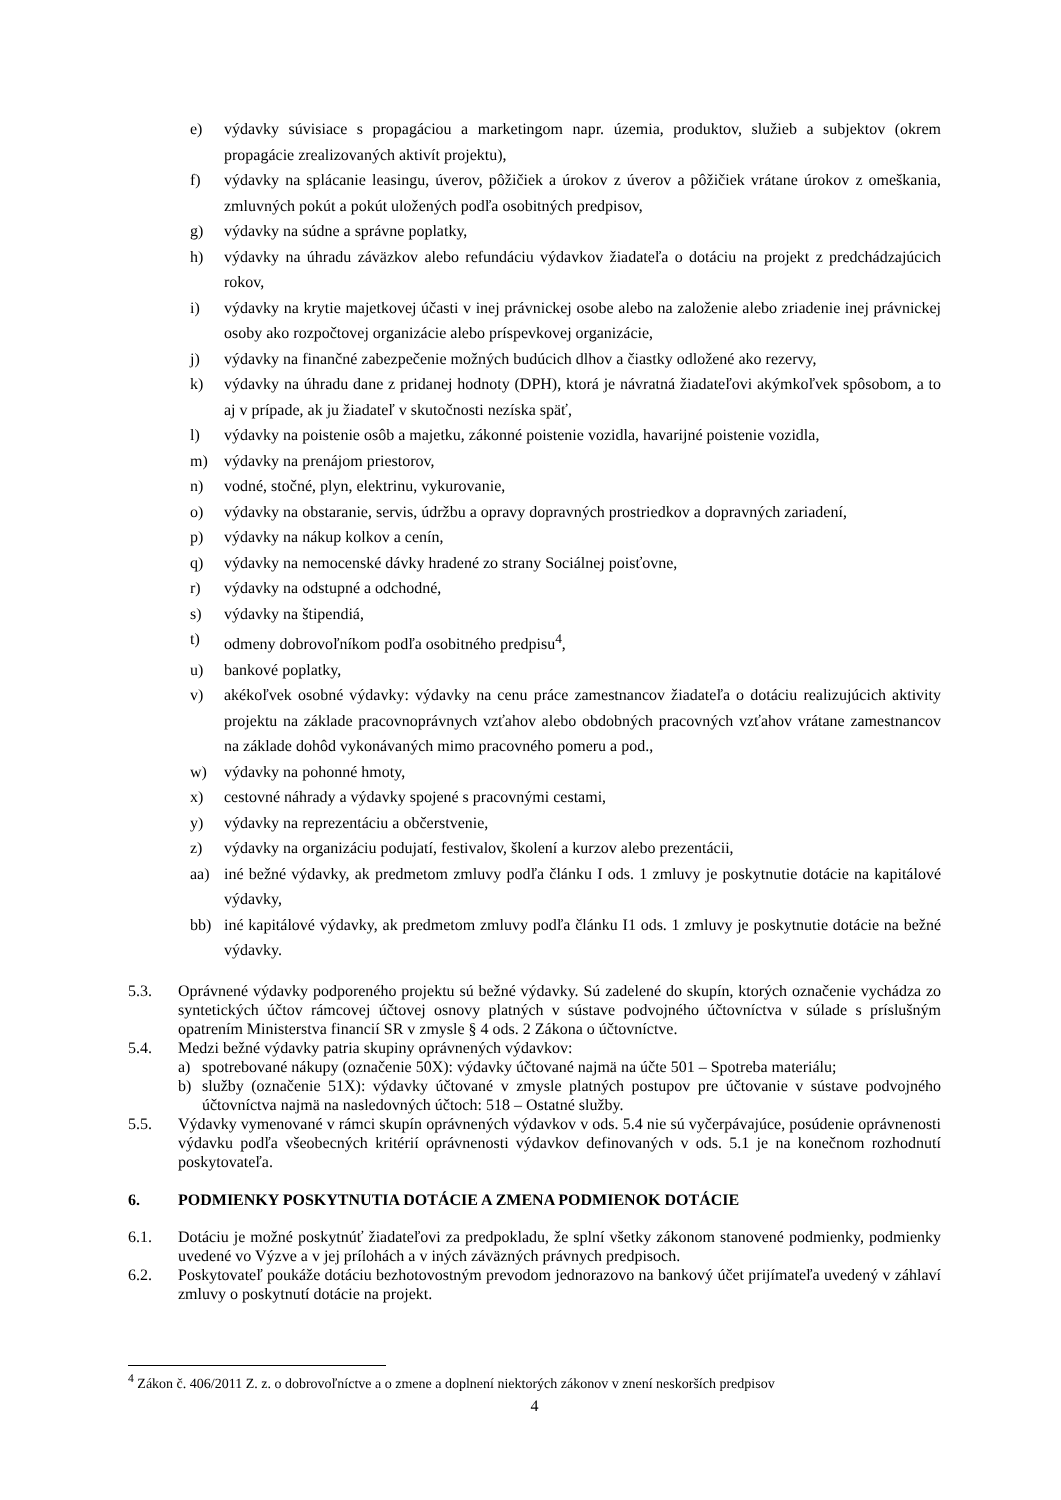e) výdavky súvisiace s propagáciou a marketingom napr. územia, produktov, služieb a subjektov (okrem propagácie zrealizovaných aktivít projektu),
f) výdavky na splácanie leasingu, úverov, pôžičiek a úrokov z úverov a pôžičiek vrátane úrokov z omeškania, zmluvných pokút a pokút uložených podľa osobitných predpisov,
g) výdavky na súdne a správne poplatky,
h) výdavky na úhradu záväzkov alebo refundáciu výdavkov žiadateľa o dotáciu na projekt z predchádzajúcich rokov,
i) výdavky na krytie majetkovej účasti v inej právnickej osobe alebo na založenie alebo zriadenie inej právnickej osoby ako rozpočtovej organizácie alebo príspevkovej organizácie,
j) výdavky na finančné zabezpečenie možných budúcich dlhov a čiastky odložené ako rezervy,
k) výdavky na úhradu dane z pridanej hodnoty (DPH), ktorá je návratná žiadateľovi akýmkoľvek spôsobom, a to aj v prípade, ak ju žiadateľ v skutočnosti nezíska späť,
l) výdavky na poistenie osôb a majetku, zákonné poistenie vozidla, havarijné poistenie vozidla,
m) výdavky na prenájom priestorov,
n) vodné, stočné, plyn, elektrinu, vykurovanie,
o) výdavky na obstaranie, servis, údržbu a opravy dopravných prostriedkov a dopravných zariadení,
p) výdavky na nákup kolkov a cenín,
q) výdavky na nemocenské dávky hradené zo strany Sociálnej poisťovne,
r) výdavky na odstupné a odchodné,
s) výdavky na štipendiá,
t) odmeny dobrovoľníkom podľa osobitného predpisu<sup>4</sup>,
u) bankové poplatky,
v) akékoľvek osobné výdavky: výdavky na cenu práce zamestnancov žiadateľa o dotáciu realizujúcich aktivity projektu na základe pracovnoprávnych vzťahov alebo obdobných pracovných vzťahov vrátane zamestnancov na základe dohôd vykonávaných mimo pracovného pomeru a pod.,
w) výdavky na pohonné hmoty,
x) cestovné náhrady a výdavky spojené s pracovnými cestami,
y) výdavky na reprezentáciu a občerstvenie,
z) výdavky na organizáciu podujatí, festivalov, školení a kurzov alebo prezentácii,
aa) iné bežné výdavky, ak predmetom zmluvy podľa článku I ods. 1 zmluvy je poskytnutie dotácie na kapitálové výdavky,
bb) iné kapitálové výdavky, ak predmetom zmluvy podľa článku I1 ods. 1 zmluvy je poskytnutie dotácie na bežné výdavky.
5.3. Oprávnené výdavky podporeného projektu sú bežné výdavky. Sú zadelené do skupín, ktorých označenie vychádza zo syntetických účtov rámcovej účtovej osnovy platných v sústave podvojného účtovníctva v súlade s príslušným opatrením Ministerstva financií SR v zmysle § 4 ods. 2 Zákona o účtovníctve.
5.4. Medzi bežné výdavky patria skupiny oprávnených výdavkov:
a) spotrebované nákupy (označenie 50X): výdavky účtované najmä na účte 501 – Spotreba materiálu;
b) služby (označenie 51X): výdavky účtované v zmysle platných postupov pre účtovanie v sústave podvojného účtovníctva najmä na nasledovných účtoch: 518 – Ostatné služby.
5.5. Výdavky vymenované v rámci skupín oprávnených výdavkov v ods. 5.4 nie sú vyčerpávajúce, posúdenie oprávnenosti výdavku podľa všeobecných kritérií oprávnenosti výdavkov definovaných v ods. 5.1 je na konečnom rozhodnutí poskytovateľa.
6. PODMIENKY POSKYTNUTIA DOTÁCIE A ZMENA PODMIENOK DOTÁCIE
6.1. Dotáciu je možné poskytnúť žiadateľovi za predpokladu, že splní všetky zákonom stanovené podmienky, podmienky uvedené vo Výzve a v jej prílohách a v iných záväzných právnych predpisoch.
6.2. Poskytovateľ poukáže dotáciu bezhotovostným prevodom jednorazovo na bankový účet prijímateľa uvedený v záhlaví zmluvy o poskytnutí dotácie na projekt.
<sup>4</sup> Zákon č. 406/2011 Z. z. o dobrovoľníctve a o zmene a doplnení niektorých zákonov v znení neskorších predpisov
4